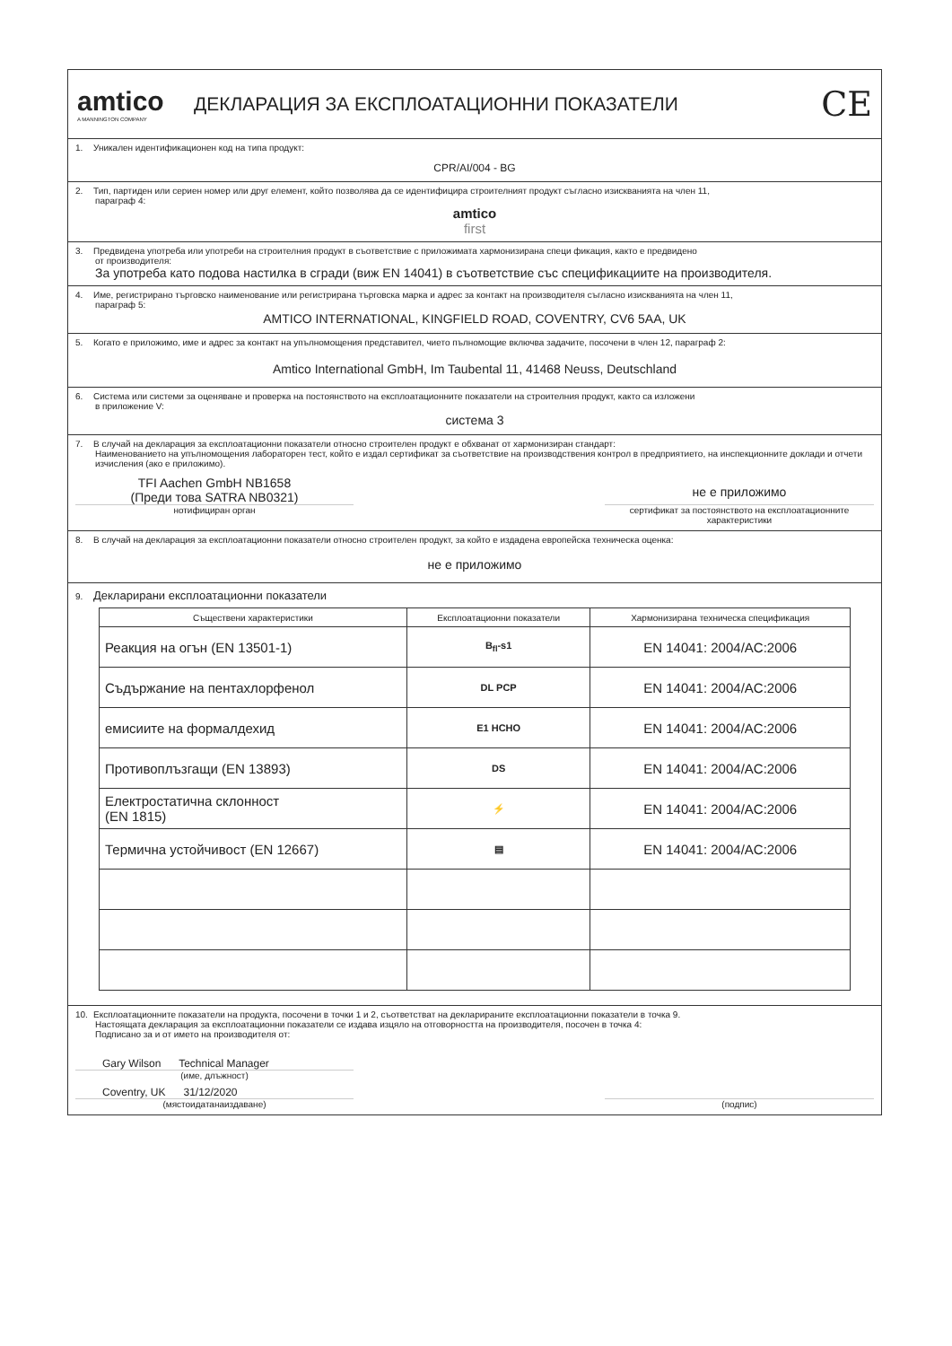amtico
A MANNINGTON COMPANY
ДЕКЛАРАЦИЯ ЗА ЕКСПЛОАТАЦИОННИ ПОКАЗАТЕЛИ
CE
1. Уникален идентификационен код на типа продукт:
CPR/AI/004 - BG
2. Тип, партиден или сериен номер или друг елемент, който позволява да се идентифицира строителният продукт съгласно изискванията на член 11,
параграф 4:
amtico
first
3. Предвидена употреба или употреби на строителния продукт в съответствие с приложимата хармонизирана специ фикация, както е предвидено
от производителя:
За употреба като подова настилка в сгради (виж EN 14041) в съответствие със спецификациите на производителя.
4. Име, регистрирано търговско наименование или регистрирана търговска марка и адрес за контакт на производителя съгласно изискванията на член 11,
параграф 5:
AMTICO INTERNATIONAL, KINGFIELD ROAD, COVENTRY, CV6 5AA, UK
5. Когато е приложимо, име и адрес за контакт на упълномощения представител, чието пълномощие включва задачите, посочени в член 12, параграф 2:
Amtico International GmbH, Im Taubental 11, 41468 Neuss, Deutschland
6. Система или системи за оценяване и проверка на постоянството на експлоатационните показатели на строителния продукт, както са изложени
в приложение V:
система 3
7. В случай на декларация за експлоатационни показатели относно строителен продукт е обхванат от хармонизиран стандарт:
Наименованието на упълномощения лабораторен тест, който е издал сертификат за съответствие на производствения контрол в предприятието, на инспекционните доклади и отчети изчисления (ако е приложимо).
TFI Aachen GmbH NB1658
(Преди това SATRA NB0321)
нотифициран орган
не е приложимо
сертификат за постоянството на експлоатационните характеристики
8. В случай на декларация за експлоатационни показатели относно строителен продукт, за който е издадена европейска техническа оценка:
не е приложимо
9. Декларирани експлоатационни показатели
| Съществени характеристики | Експлоатационни показатели | Хармонизирана техническа спецификация |
| --- | --- | --- |
| Реакция на огън (EN 13501-1) | B<sub>fl</sub>-s1 | EN 14041: 2004/AC:2006 |
| Съдържание на пентахлорфенол | DL PCP | EN 14041: 2004/AC:2006 |
| емисиите на формалдехид | E1 HCHO | EN 14041: 2004/AC:2006 |
| Противоплъзгащи (EN 13893) | DS | EN 14041: 2004/AC:2006 |
| Електростатична склонност (EN 1815) | ⚡ | EN 14041: 2004/AC:2006 |
| Термична устойчивост (EN 12667) | ▤ | EN 14041: 2004/AC:2006 |
10. Експлоатационните показатели на продукта, посочени в точки 1 и 2, съответстват на декларираните експлоатационни показатели в точка 9.
Настоящата декларация за експлоатационни показатели се издава изцяло на отговорността на производителя, посочен в точка 4:
Подписано за и от името на производителя от:
Gary Wilson Technical Manager
(име, длъжност)
Coventry, UK 31/12/2020
(мястоидатанаиздаване)
(подпис)